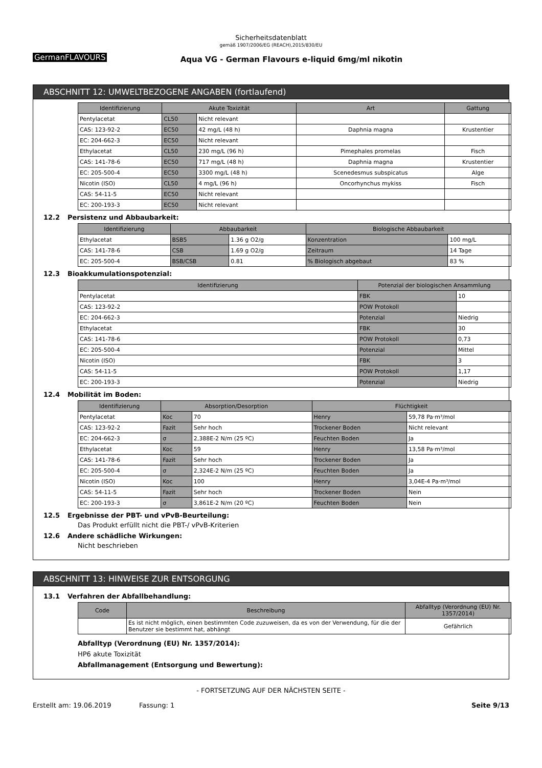Sicherheitsdatenblatt
gemäß 1907/2006/EG (REACH),2015/830/EU
GermanFLAVOURS
Aqua VG - German Flavours e-liquid 6mg/ml nikotin
ABSCHNITT 12: UMWELTBEZOGENE ANGABEN (fortlaufend)
| Identifizierung | Akute Toxizität | | Art | Gattung |
| --- | --- | --- | --- | --- |
| Pentylacetat | CL50 | Nicht relevant | | |
| CAS: 123-92-2 | EC50 | 42 mg/L (48 h) | Daphnia magna | Krustentier |
| EC: 204-662-3 | EC50 | Nicht relevant | | |
| Ethylacetat | CL50 | 230 mg/L (96 h) | Pimephales promelas | Fisch |
| CAS: 141-78-6 | EC50 | 717 mg/L (48 h) | Daphnia magna | Krustentier |
| EC: 205-500-4 | EC50 | 3300 mg/L (48 h) | Scenedesmus subspicatus | Alge |
| Nicotin (ISO) | CL50 | 4 mg/L (96 h) | Oncorhynchus mykiss | Fisch |
| CAS: 54-11-5 | EC50 | Nicht relevant | | |
| EC: 200-193-3 | EC50 | Nicht relevant | | |
12.2 Persistenz und Abbaubarkeit:
| Identifizierung | Abbaubarkeit | | Biologische Abbaubarkeit | |
| --- | --- | --- | --- | --- |
| Ethylacetat | BSB5 | 1.36 g O2/g | Konzentration | 100 mg/L |
| CAS: 141-78-6 | CSB | 1.69 g O2/g | Zeitraum | 14 Tage |
| EC: 205-500-4 | BSB/CSB | 0.81 | % Biologisch abgebaut | 83 % |
12.3 Bioakkumulationspotenzial:
| Identifizierung | Potenzial der biologischen Ansammlung | |
| --- | --- | --- |
| Pentylacetat | FBK | 10 |
| CAS: 123-92-2 | POW Protokoll | |
| EC: 204-662-3 | Potenzial | Niedrig |
| Ethylacetat | FBK | 30 |
| CAS: 141-78-6 | POW Protokoll | 0,73 |
| EC: 205-500-4 | Potenzial | Mittel |
| Nicotin (ISO) | FBK | 3 |
| CAS: 54-11-5 | POW Protokoll | 1,17 |
| EC: 200-193-3 | Potenzial | Niedrig |
12.4 Mobilität im Boden:
| Identifizierung | Absorption/Desorption | | Flüchtigkeit | |
| --- | --- | --- | --- | --- |
| Pentylacetat | Koc | 70 | Henry | 59,78 Pa·m³/mol |
| CAS: 123-92-2 | Fazit | Sehr hoch | Trockener Boden | Nicht relevant |
| EC: 204-662-3 | σ | 2,388E-2 N/m (25 ºC) | Feuchten Boden | Ja |
| Ethylacetat | Koc | 59 | Henry | 13,58 Pa·m³/mol |
| CAS: 141-78-6 | Fazit | Sehr hoch | Trockener Boden | Ja |
| EC: 205-500-4 | σ | 2,324E-2 N/m (25 ºC) | Feuchten Boden | Ja |
| Nicotin (ISO) | Koc | 100 | Henry | 3,04E-4 Pa·m³/mol |
| CAS: 54-11-5 | Fazit | Sehr hoch | Trockener Boden | Nein |
| EC: 200-193-3 | σ | 3,861E-2 N/m (20 ºC) | Feuchten Boden | Nein |
12.5 Ergebnisse der PBT- und vPvB-Beurteilung:
Das Produkt erfüllt nicht die PBT-/ vPvB-Kriterien
12.6 Andere schädliche Wirkungen:
Nicht beschrieben
ABSCHNITT 13: HINWEISE ZUR ENTSORGUNG
13.1 Verfahren der Abfallbehandlung:
| Code | Beschreibung | Abfalltyp (Verordnung (EU) Nr. 1357/2014) |
| --- | --- | --- |
| | Es ist nicht möglich, einen bestimmten Code zuzuweisen, da es von der Verwendung, für die der Benutzer sie bestimmt hat, abhängt | Gefährlich |
Abfalltyp (Verordnung (EU) Nr. 1357/2014):
HP6 akute Toxizität
Abfallmanagement (Entsorgung und Bewertung):
- FORTSETZUNG AUF DER NÄCHSTEN SEITE -
Erstellt am: 19.06.2019 Fassung: 1 Seite 9/13